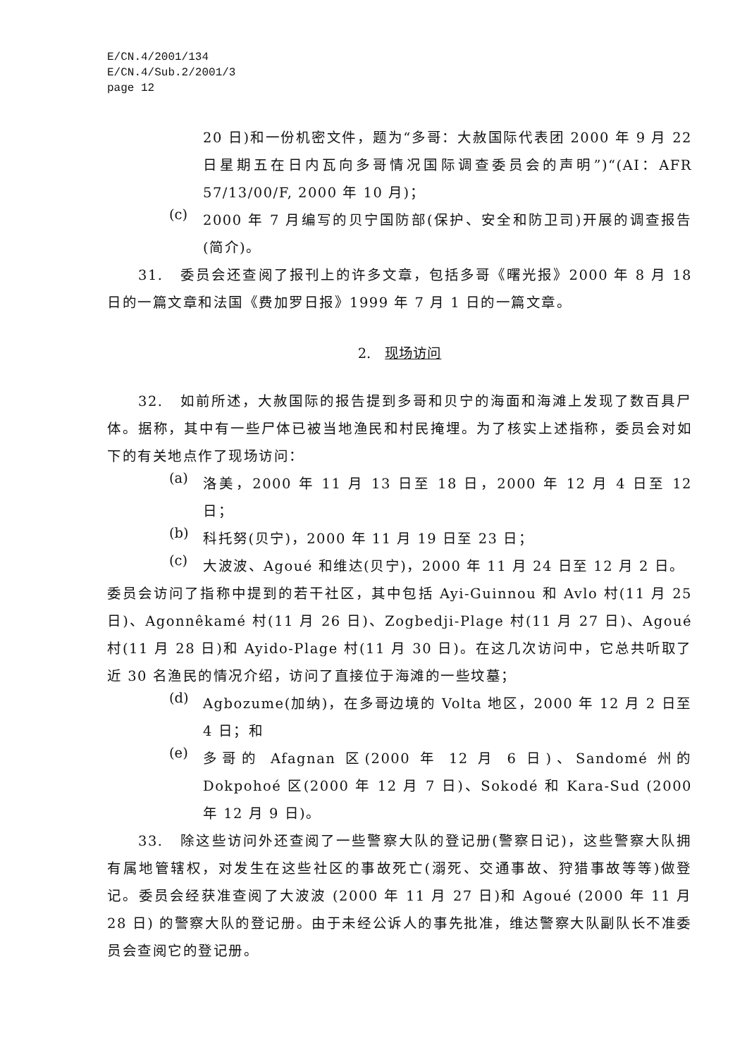E/CN.4/2001/134
E/CN.4/Sub.2/2001/3
page 12
20 日)和一份机密文件，题为“多哥：大赦国际代表团 2000 年 9 月 22 日星期五在日内瓦向多哥情况国际调查委员会的声明”)“(AI：AFR 57/13/00/F, 2000 年 10 月)；
(c)
2000 年 7 月编写的贝宁国防部(保护、安全和防卫司)开展的调查报告(简介)。
31. 委员会还查阅了报刊上的许多文章，包括多哥《曙光报》2000 年 8 月 18 日的一篇文章和法国《费加罗日报》1999 年 7 月 1 日的一篇文章。
2. 现场访问
32. 如前所述，大赦国际的报告提到多哥和贝宁的海面和海滩上发现了数百具尸体。据称，其中有一些尸体已被当地渔民和村民掩埋。为了核实上述指称，委员会对如下的有关地点作了现场访问：
(a)
洛美，2000 年 11 月 13 日至 18 日，2000 年 12 月 4 日至 12 日；
(b)
科托努(贝宁)，2000 年 11 月 19 日至 23 日；
(c)
大波波、Agoué 和维达(贝宁)，2000 年 11 月 24 日至 12 月 2 日。
委员会访问了指称中提到的若干社区，其中包括 Ayi-Guinnou 和 Avlo 村(11 月 25 日)、Agonnêkamé 村(11 月 26 日)、Zogbedji-Plage 村(11 月 27 日)、Agoué 村(11 月 28 日)和 Ayido-Plage 村(11 月 30 日)。在这几次访问中，它总共听取了近 30 名渔民的情况介绍，访问了直接位于海滩的一些坟墓；
(d)
Agbozume(加纳)，在多哥边境的 Volta 地区，2000 年 12 月 2 日至 4 日；和
(e)
多哥的 Afagnan 区(2000 年 12 月 6 日)、Sandomé 州的 Dokpohoé 区(2000 年 12 月 7 日)、Sokodé 和 Kara-Sud (2000 年 12 月 9 日)。
33. 除这些访问外还查阅了一些警察大队的登记册(警察日记)，这些警察大队拥有属地管辖权，对发生在这些社区的事故死亡(溺死、交通事故、狩猎事故等等)做登记。委员会经获准查阅了大波波 (2000 年 11 月 27 日)和 Agoué (2000 年 11 月 28 日) 的警察大队的登记册。由于未经公诉人的事先批准，维达警察大队副队长不准委员会查阅它的登记册。